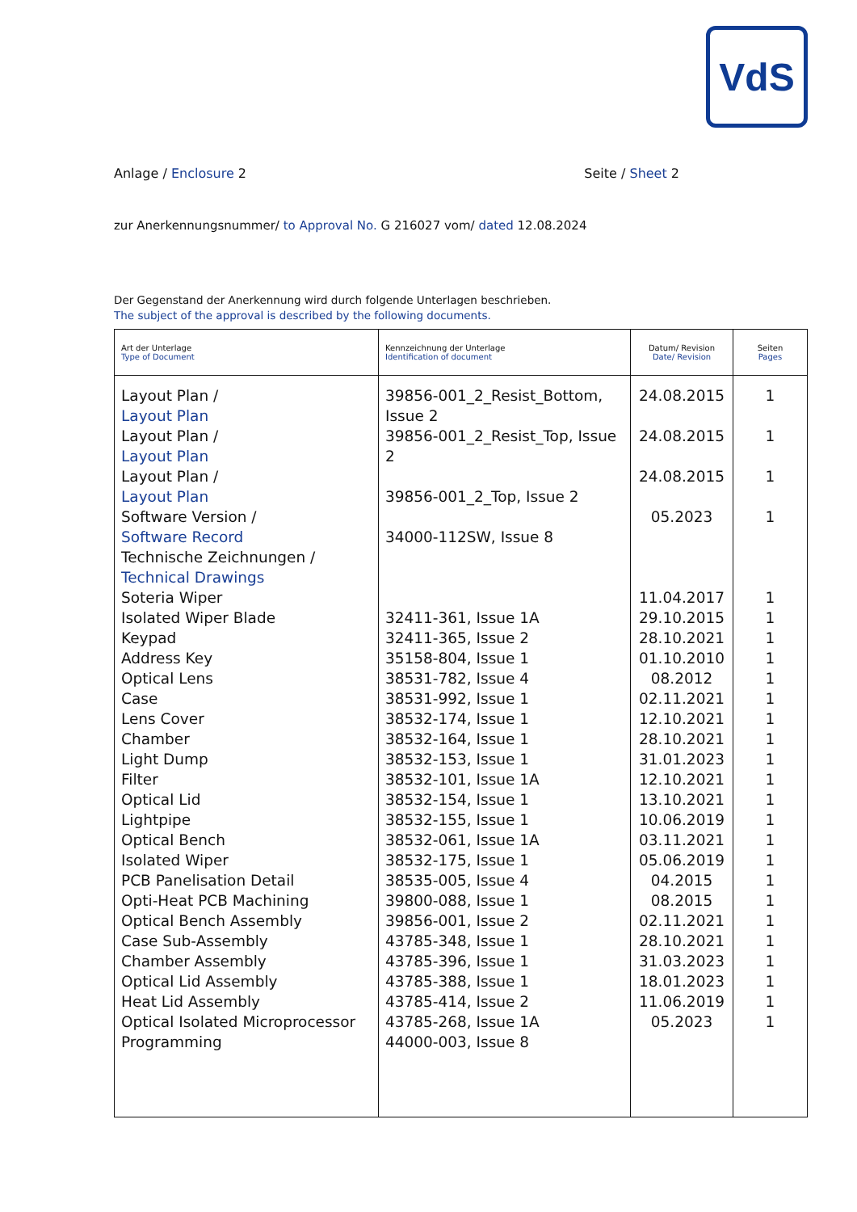VdS
Anlage / Enclosure 2 Seite / Sheet 2
zur Anerkennungsnummer/ to Approval No. G 216027 vom/ dated 12.08.2024
Der Gegenstand der Anerkennung wird durch folgende Unterlagen beschrieben.
The subject of the approval is described by the following documents.
| Art der Unterlage Type of Document | Kennzeichnung der Unterlage Identification of document | Datum/ Revision Date/ Revision | Seiten Pages |
| --- | --- | --- | --- |
| Layout Plan / Layout Plan Layout Plan / Layout Plan Layout Plan / Layout Plan Software Version / Software Record Technische Zeichnungen / Technical Drawings Soteria Wiper Isolated Wiper Blade Keypad Address Key Optical Lens Case Lens Cover Chamber Light Dump Filter Optical Lid Lightpipe Optical Bench Isolated Wiper PCB Panelisation Detail Opti-Heat PCB Machining Optical Bench Assembly Case Sub-Assembly Chamber Assembly Optical Lid Assembly Heat Lid Assembly Optical Isolated Microprocessor Programming | 39856-001_2_Resist_Bottom, Issue 2 39856-001_2_Resist_Top, Issue 2 39856-001_2_Top, Issue 2 34000-112SW, Issue 8 32411-361, Issue 1A 32411-365, Issue 2 35158-804, Issue 1 38531-782, Issue 4 38531-992, Issue 1 38532-174, Issue 1 38532-164, Issue 1 38532-153, Issue 1 38532-101, Issue 1A 38532-154, Issue 1 38532-155, Issue 1 38532-061, Issue 1A 38532-175, Issue 1 38535-005, Issue 4 39800-088, Issue 1 39856-001, Issue 2 43785-348, Issue 1 43785-396, Issue 1 43785-388, Issue 1 43785-414, Issue 2 43785-268, Issue 1A 44000-003, Issue 8 | 24.08.2015 24.08.2015 24.08.2015 05.2023 11.04.2017 29.10.2015 28.10.2021 01.10.2010 08.2012 02.11.2021 12.10.2021 28.10.2021 31.01.2023 12.10.2021 13.10.2021 10.06.2019 03.11.2021 05.06.2019 04.2015 08.2015 02.11.2021 28.10.2021 31.03.2023 18.01.2023 11.06.2019 05.2023 | 1 1 1 1 1 1 1 1 1 1 1 1 1 1 1 1 1 1 1 1 1 1 1 1 1 1 |